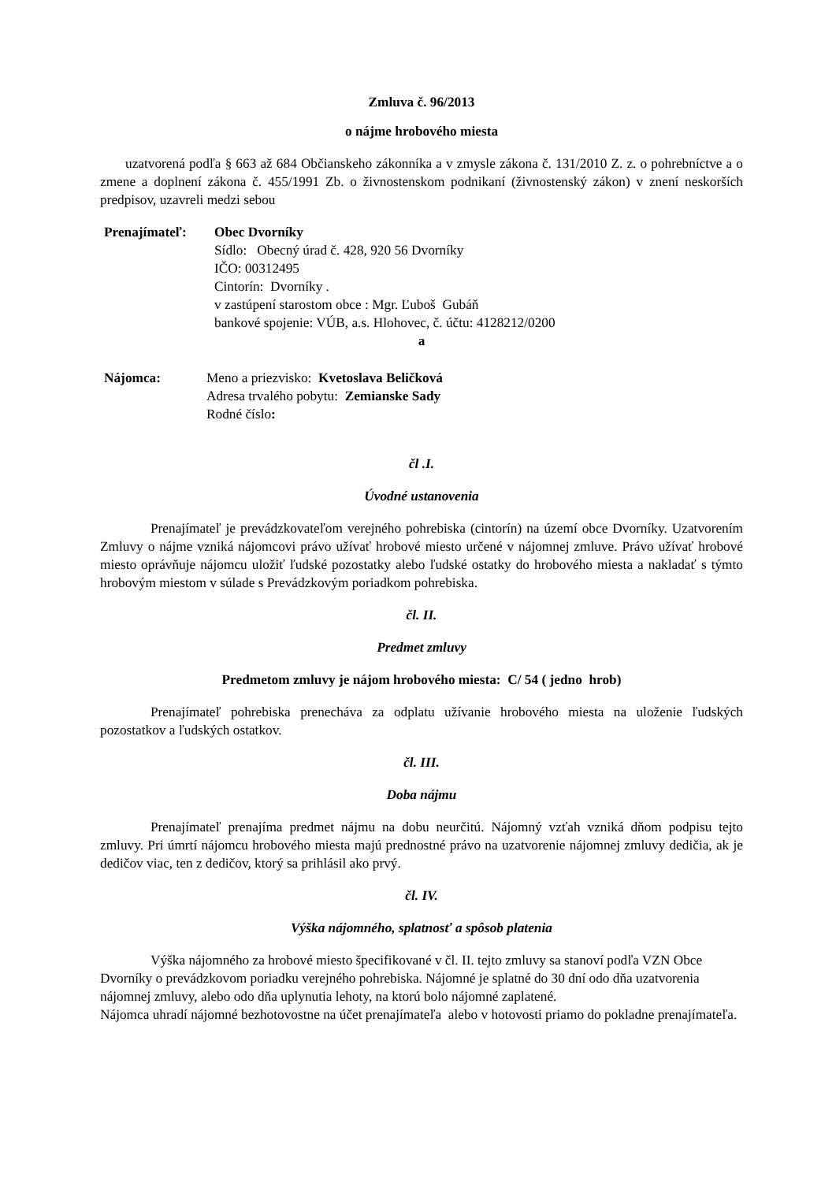Zmluva č. 96/2013
o nájme hrobového miesta
uzatvorená podľa § 663 až 684 Občianskeho zákonníka a v zmysle zákona č. 131/2010 Z. z. o pohrebníctve a o zmene a doplnení zákona č. 455/1991 Zb. o živnostenskom podnikaní (živnostenský zákon) v znení neskorších predpisov, uzavreli medzi sebou
Prenajímateľ: Obec Dvorníky
Sídlo: Obecný úrad č. 428, 920 56 Dvorníky
IČO: 00312495
Cintorín: Dvorníky .
v zastúpení starostom obce : Mgr. Ľuboš Gubáň
bankové spojenie: VÚB, a.s. Hlohovec, č. účtu: 4128212/0200
a
Nájomca: Meno a priezvisko: Kvetoslava Beličková
Adresa trvalého pobytu: Zemianske Sady
Rodné číslo:
čl .I.
Úvodné ustanovenia
Prenajímateľ je prevádzkovateľom verejného pohrebiska (cintorín) na území obce Dvorníky. Uzatvorením Zmluvy o nájme vzniká nájomcovi právo užívať hrobové miesto určené v nájomnej zmluve. Právo užívať hrobové miesto oprávňuje nájomcu uložiť ľudské pozostatky alebo ľudské ostatky do hrobového miesta a nakladať s týmto hrobovým miestom v súlade s Prevádzkovým poriadkom pohrebiska.
čl. II.
Predmet zmluvy
Predmetom zmluvy je nájom hrobového miesta: C/ 54 ( jedno hrob)
Prenajímateľ pohrebiska prenecháva za odplatu užívanie hrobového miesta na uloženie ľudských pozostatkov a ľudských ostatkov.
čl. III.
Doba nájmu
Prenajímateľ prenajíma predmet nájmu na dobu neurčitú. Nájomný vzťah vzniká dňom podpisu tejto zmluvy. Pri úmrtí nájomcu hrobového miesta majú prednostné právo na uzatvorenie nájomnej zmluvy dedičia, ak je dedičov viac, ten z dedičov, ktorý sa prihlásil ako prvý.
čl. IV.
Výška nájomného, splatnosť a spôsob platenia
Výška nájomného za hrobové miesto špecifikované v čl. II. tejto zmluvy sa stanoví podľa VZN Obce Dvorníky o prevádzkovom poriadku verejného pohrebiska. Nájomné je splatné do 30 dní odo dňa uzatvorenia nájomnej zmluvy, alebo odo dňa uplynutia lehoty, na ktorú bolo nájomné zaplatené.
Nájomca uhradí nájomné bezhotovostne na účet prenajímateľa alebo v hotovosti priamo do pokladne prenajímateľa.